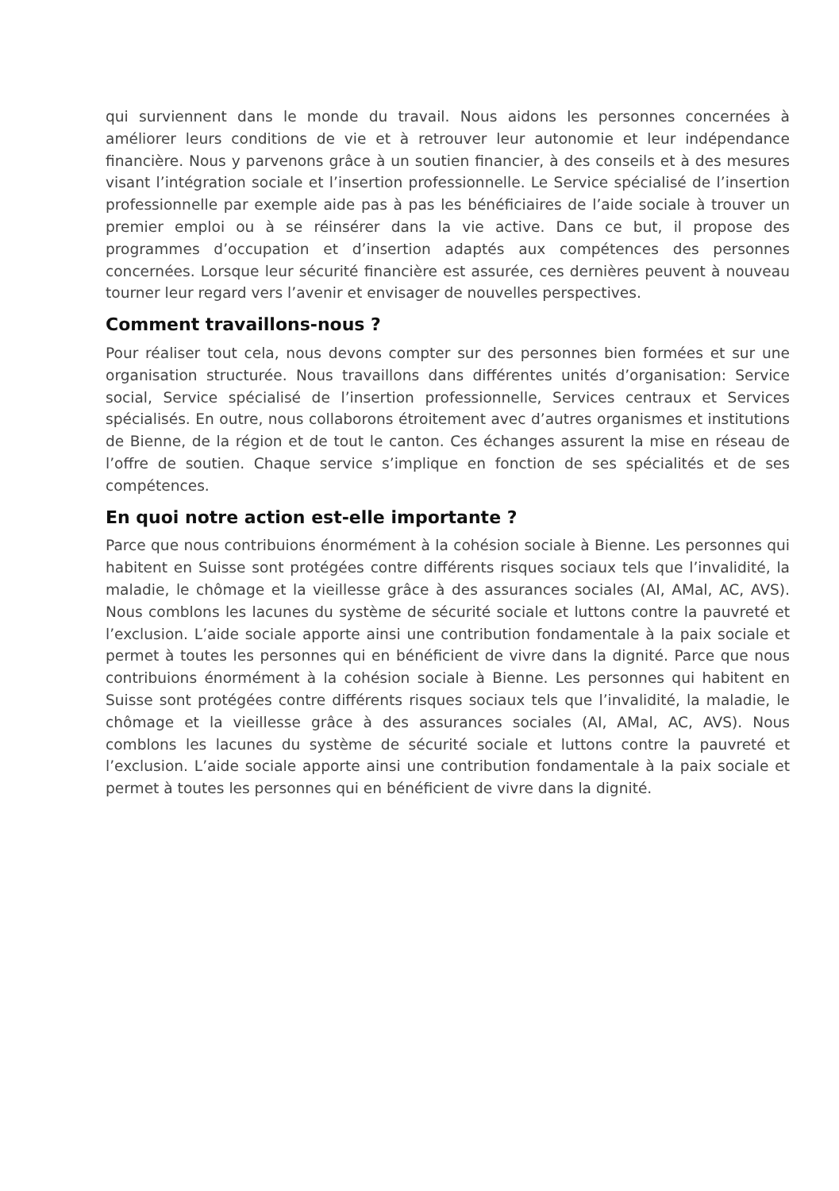qui surviennent dans le monde du travail. Nous aidons les personnes concernées à améliorer leurs conditions de vie et à retrouver leur autonomie et leur indépendance financière. Nous y parvenons grâce à un soutien financier, à des conseils et à des mesures visant l’intégration sociale et l’insertion professionnelle. Le Service spécialisé de l’insertion professionnelle par exemple aide pas à pas les bénéficiaires de l’aide sociale à trouver un premier emploi ou à se réinsérer dans la vie active. Dans ce but, il propose des programmes d’occupation et d’insertion adaptés aux compétences des personnes concernées. Lorsque leur sécurité financière est assurée, ces dernières peuvent à nouveau tourner leur regard vers l’avenir et envisager de nouvelles perspectives.
Comment travaillons-nous ?
Pour réaliser tout cela, nous devons compter sur des personnes bien formées et sur une organisation structurée. Nous travaillons dans différentes unités d’organisation: Service social, Service spécialisé de l’insertion professionnelle, Services centraux et Services spécialisés. En outre, nous collaborons étroitement avec d’autres organismes et institutions de Bienne, de la région et de tout le canton. Ces échanges assurent la mise en réseau de l’offre de soutien. Chaque service s’implique en fonction de ses spécialités et de ses compétences.
En quoi notre action est-elle importante ?
Parce que nous contribuions énormément à la cohésion sociale à Bienne. Les personnes qui habitent en Suisse sont protégées contre différents risques sociaux tels que l’invalidité, la maladie, le chômage et la vieillesse grâce à des assurances sociales (AI, AMal, AC, AVS). Nous comblons les lacunes du système de sécurité sociale et luttons contre la pauvreté et l’exclusion. L’aide sociale apporte ainsi une contribution fondamentale à la paix sociale et permet à toutes les personnes qui en bénéficient de vivre dans la dignité. Parce que nous contribuions énormément à la cohésion sociale à Bienne. Les personnes qui habitent en Suisse sont protégées contre différents risques sociaux tels que l’invalidité, la maladie, le chômage et la vieillesse grâce à des assurances sociales (AI, AMal, AC, AVS). Nous comblons les lacunes du système de sécurité sociale et luttons contre la pauvreté et l’exclusion. L’aide sociale apporte ainsi une contribution fondamentale à la paix sociale et permet à toutes les personnes qui en bénéficient de vivre dans la dignité.